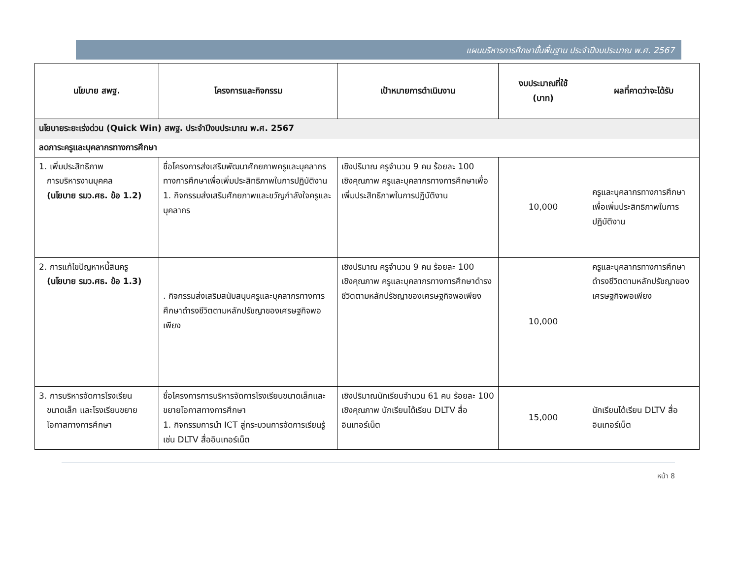แผนบริหารการศึกษาขั้นพื้นฐาน ประจำปีงบประมาณ พ.ศ. 2567
| นโยบาย สพฐ. | โครงการและกิจกรรม | เป้าหมายการดำเนินงาน | งบประมาณที่ใช้ (บาท) | ผลที่คาดว่าจะได้รับ |
| --- | --- | --- | --- | --- |
| นโยบายระยะเร่งด่วน (Quick Win) สพฐ. ประจำปีงบประมาณ พ.ศ. 2567 | | | | |
| ลดภาระครูและบุคลากรทางการศึกษา | | | | |
| 1. เพิ่มประสิทธิภาพ การบริหารงานบุคคล (นโยบาย รมว.ศธ. ข้อ 1.2) | ชื่อโครงการส่งเสริมพัฒนาศักยภาพครูและบุคลากรทางการศึกษาเพื่อเพิ่มประสิทธิภาพในการปฏิบัติงาน 1. กิจกรรมส่งเสริมศักยภาพและขวัญกำลังใจครูและบุคลากร | เชิงปริมาณ ครูจำนวน 9 คน ร้อยละ 100 เชิงคุณภาพ ครูและบุคลากรทางการศึกษาเพื่อเพิ่มประสิทธิภาพในการปฏิบัติงาน | 10,000 | ครูและบุคลากรทางการศึกษาเพื่อเพิ่มประสิทธิภาพในการปฏิบัติงาน |
| 2. การแก้ไขปัญหาหนี้สินครู (นโยบาย รมว.ศธ. ข้อ 1.3) | . กิจกรรมส่งเสริมสนับสนุนครูและบุคลากรทางการศึกษาดำรงชีวิตตามหลักปรัชญาของเศรษฐกิจพอเพียง | เชิงปริมาณ ครูจำนวน 9 คน ร้อยละ 100 เชิงคุณภาพ ครูและบุคลากรทางการศึกษาดำรงชีวิตตามหลักปรัชญาของเศรษฐกิจพอเพียง | 10,000 | ครูและบุคลากรทางการศึกษาดำรงชีวิตตามหลักปรัชญาของเศรษฐกิจพอเพียง |
| 3. การบริหารจัดการโรงเรียน ขนาดเล็ก และโรงเรียนขยาย โอกาสทางการศึกษา | ชื่อโครงการการบริหารจัดการโรงเรียนขนาดเล็กและขยายโอกาสทางการศึกษา 1. กิจกรรมการนำ ICT สู่กระบวนการจัดการเรียนรู้ เช่น DLTV สื่ออินเทอร์เน็ต | เชิงปริมาณนักเรียนจำนวน 61 คน ร้อยละ 100 เชิงคุณภาพ นักเรียนได้เรียน DLTV สื่ออินเทอร์เน็ต | 15,000 | นักเรียนได้เรียน DLTV สื่ออินเทอร์เน็ต |
หน้า 8